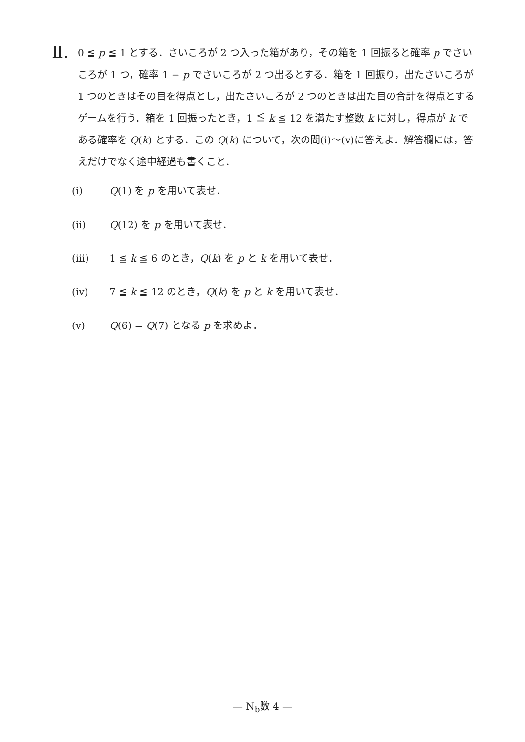Ⅱ.
0 ≦ p ≦ 1 とする．さいころが 2 つ入った箱があり，その箱を 1 回振ると確率 p でさいころが 1 つ，確率 1 − p でさいころが 2 つ出るとする．箱を 1 回振り，出たさいころが 1 つのときはその目を得点とし，出たさいころが 2 つのときは出た目の合計を得点とするゲームを行う．箱を 1 回振ったとき，1 ≦ k ≦ 12 を満たす整数 k に対し，得点が k である確率を Q(k) とする．この Q(k) について，次の問(ⅰ)〜(ⅴ)に答えよ．解答欄には，答えだけでなく途中経過も書くこと．
(ⅰ) Q(1) を p を用いて表せ．
(ⅱ) Q(12) を p を用いて表せ．
(ⅲ) 1 ≦ k ≦ 6 のとき，Q(k) を p と k を用いて表せ．
(ⅳ) 7 ≦ k ≦ 12 のとき，Q(k) を p と k を用いて表せ．
(ⅴ) Q(6) = Q(7) となる p を求めよ．
— N<sub>b</sub>数 4 —